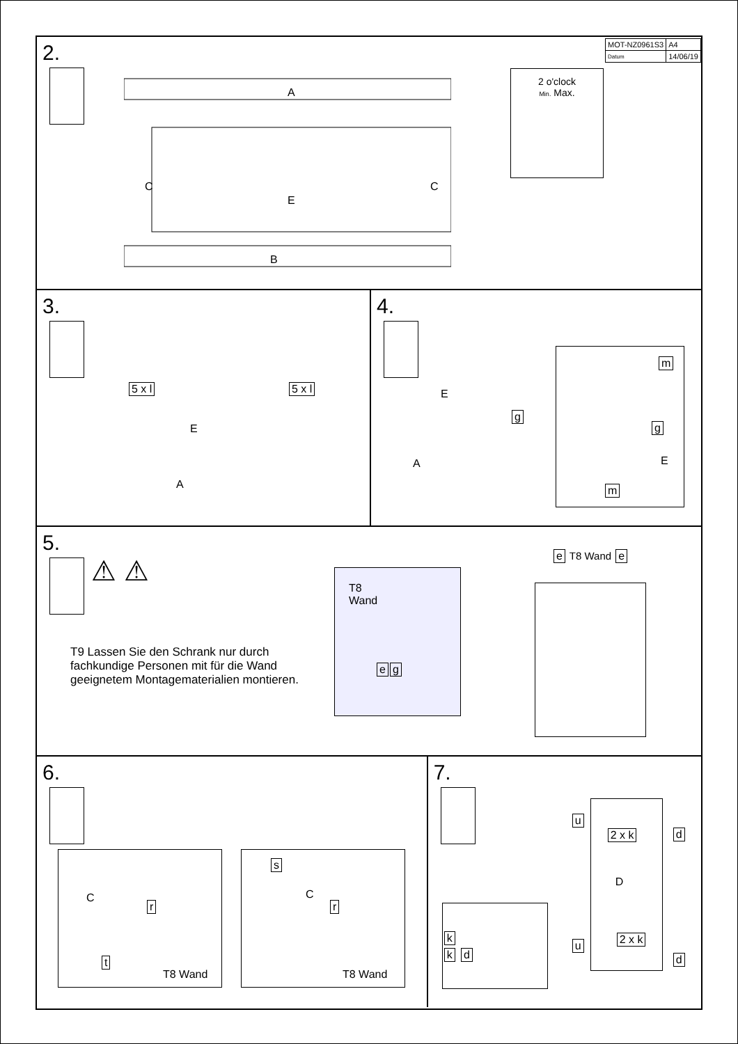| MOT-NZ0961S3 | A4 |
| Datum | 14/06/19 |
2.
A
C
C
E
B
2 o'clock
Min. Max.
3.
5 x l 5 x l
E
A
4.
E
A
g
m
g
E
m
5.
⚠ ⚠
T9 Lassen Sie den Schrank nur durch fachkundige Personen mit für die Wand geeignetem Montagematerialien montieren.
T8
Wand
eg
e T8 Wand e
6.
C
r
t
T8 Wand
s
C
r
T8 Wand
7.
2 x k
D
2 x k
u
d
u
d
k
k d